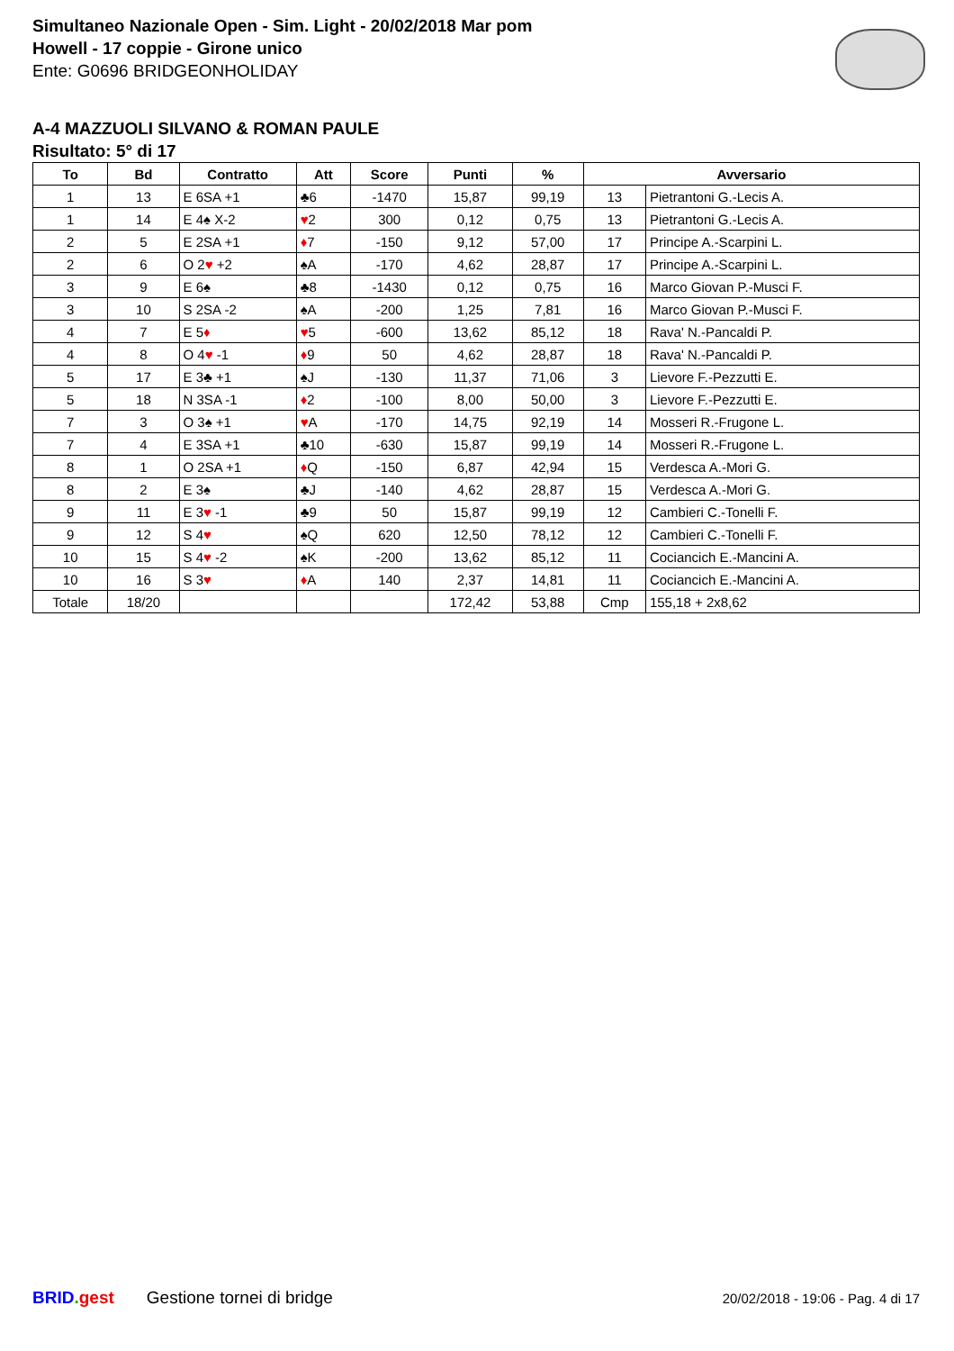Simultaneo Nazionale Open - Sim. Light - 20/02/2018 Mar pom
Howell - 17 coppie - Girone unico
Ente: G0696 BRIDGEONHOLIDAY
A-4 MAZZUOLI SILVANO & ROMAN PAULE
Risultato: 5° di 17
| To | Bd | Contratto | Att | Score | Punti | % | Avversario | |
| --- | --- | --- | --- | --- | --- | --- | --- | --- |
| 1 | 13 | E 6SA +1 | ♣6 | -1470 | 15,87 | 99,19 | 13 | Pietrantoni G.-Lecis A. |
| 1 | 14 | E 4♠ X-2 | ♥ 2 | 300 | 0,12 | 0,75 | 13 | Pietrantoni G.-Lecis A. |
| 2 | 5 | E 2SA +1 | ♦ 7 | -150 | 9,12 | 57,00 | 17 | Principe A.-Scarpini L. |
| 2 | 6 | O 2 ♥ +2 | ♠A | -170 | 4,62 | 28,87 | 17 | Principe A.-Scarpini L. |
| 3 | 9 | E 6♠ | ♣8 | -1430 | 0,12 | 0,75 | 16 | Marco Giovan P.-Musci F. |
| 3 | 10 | S 2SA -2 | ♠A | -200 | 1,25 | 7,81 | 16 | Marco Giovan P.-Musci F. |
| 4 | 7 | E 5 ♦ | ♥ 5 | -600 | 13,62 | 85,12 | 18 | Rava' N.-Pancaldi P. |
| 4 | 8 | O 4 ♥ -1 | ♦ 9 | 50 | 4,62 | 28,87 | 18 | Rava' N.-Pancaldi P. |
| 5 | 17 | E 3♣ +1 | ♠J | -130 | 11,37 | 71,06 | 3 | Lievore F.-Pezzutti E. |
| 5 | 18 | N 3SA -1 | ♦ 2 | -100 | 8,00 | 50,00 | 3 | Lievore F.-Pezzutti E. |
| 7 | 3 | O 3♠ +1 | ♥ A | -170 | 14,75 | 92,19 | 14 | Mosseri R.-Frugone L. |
| 7 | 4 | E 3SA +1 | ♣10 | -630 | 15,87 | 99,19 | 14 | Mosseri R.-Frugone L. |
| 8 | 1 | O 2SA +1 | ♦ Q | -150 | 6,87 | 42,94 | 15 | Verdesca A.-Mori G. |
| 8 | 2 | E 3♠ | ♣J | -140 | 4,62 | 28,87 | 15 | Verdesca A.-Mori G. |
| 9 | 11 | E 3 ♥ -1 | ♣9 | 50 | 15,87 | 99,19 | 12 | Cambieri C.-Tonelli F. |
| 9 | 12 | S 4 ♥ | ♠Q | 620 | 12,50 | 78,12 | 12 | Cambieri C.-Tonelli F. |
| 10 | 15 | S 4 ♥ -2 | ♠K | -200 | 13,62 | 85,12 | 11 | Cociancich E.-Mancini A. |
| 10 | 16 | S 3 ♥ | ♦ A | 140 | 2,37 | 14,81 | 11 | Cociancich E.-Mancini A. |
| Totale | 18/20 | | | | 172,42 | 53,88 | Cmp | 155,18 + 2x8,62 |
BRID. gest Gestione tornei di bridge 20/02/2018 - 19:06 - Pag. 4 di 17